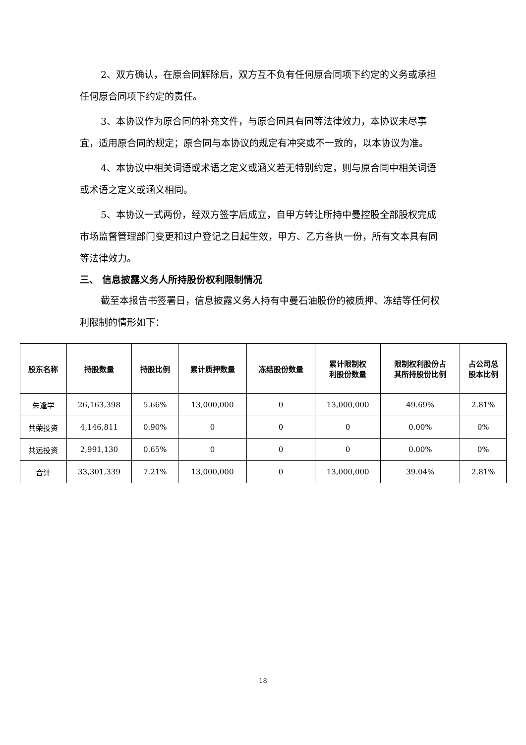2、双方确认，在原合同解除后，双方互不负有任何原合同项下约定的义务或承担任何原合同项下约定的责任。
3、本协议作为原合同的补充文件，与原合同具有同等法律效力，本协议未尽事宜，适用原合同的规定；原合同与本协议的规定有冲突或不一致的，以本协议为准。
4、本协议中相关词语或术语之定义或涵义若无特别约定，则与原合同中相关词语或术语之定义或涵义相同。
5、本协议一式两份，经双方签字后成立，自甲方转让所持中曼控股全部股权完成市场监督管理部门变更和过户登记之日起生效，甲方、乙方各执一份，所有文本具有同等法律效力。
三、 信息披露义务人所持股份权利限制情况
截至本报告书签署日，信息披露义务人持有中曼石油股份的被质押、冻结等任何权利限制的情形如下：
| 股东名称 | 持股数量 | 持股比例 | 累计质押数量 | 冻结股份数量 | 累计限制权 利股份数量 | 限制权利股份占 其所持股份比例 | 占公司总 股本比例 |
| --- | --- | --- | --- | --- | --- | --- | --- |
| 朱逢学 | 26,163,398 | 5.66% | 13,000,000 | 0 | 13,000,000 | 49.69% | 2.81% |
| 共荣投资 | 4,146,811 | 0.90% | 0 | 0 | 0 | 0.00% | 0% |
| 共远投资 | 2,991,130 | 0.65% | 0 | 0 | 0 | 0.00% | 0% |
| 合计 | 33,301,339 | 7.21% | 13,000,000 | 0 | 13,000,000 | 39.04% | 2.81% |
18